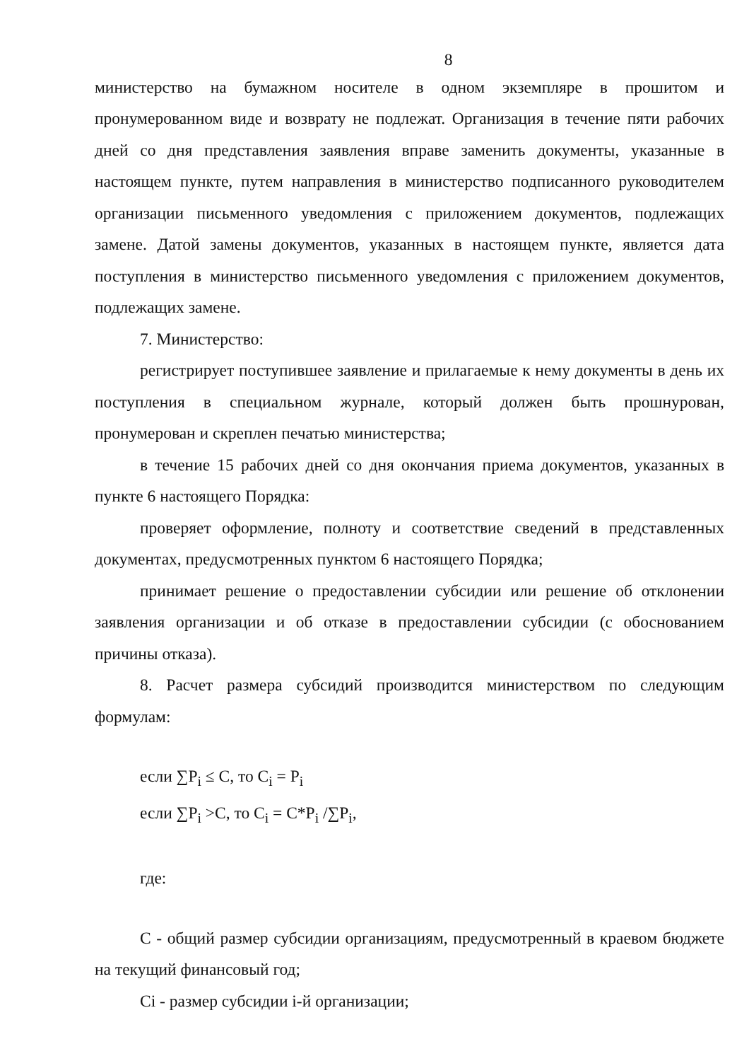8
министерство на бумажном носителе в одном экземпляре в прошитом и пронумерованном виде и возврату не подлежат. Организация в течение пяти рабочих дней со дня представления заявления вправе заменить документы, указанные в настоящем пункте, путем направления в министерство подписанного руководителем организации письменного уведомления с приложением документов, подлежащих замене. Датой замены документов, указанных в настоящем пункте, является дата поступления в министерство письменного уведомления с приложением документов, подлежащих замене.
7. Министерство:
регистрирует поступившее заявление и прилагаемые к нему документы в день их поступления в специальном журнале, который должен быть прошнурован, пронумерован и скреплен печатью министерства;
в течение 15 рабочих дней со дня окончания приема документов, указанных в пункте 6 настоящего Порядка:
проверяет оформление, полноту и соответствие сведений в представленных документах, предусмотренных пунктом 6 настоящего Порядка;
принимает решение о предоставлении субсидии или решение об отклонении заявления организации и об отказе в предоставлении субсидии (с обоснованием причины отказа).
8. Расчет размера субсидий производится министерством по следующим формулам:
если ∑P<sub>i</sub> ≤ C, то C<sub>i</sub> = P<sub>i</sub>
если ∑P<sub>i</sub> >C, то C<sub>i</sub> = C*P<sub>i</sub> /∑P<sub>i</sub>,
где:
C - общий размер субсидии организациям, предусмотренный в краевом бюджете на текущий финансовый год;
Ci - размер субсидии i-й организации;